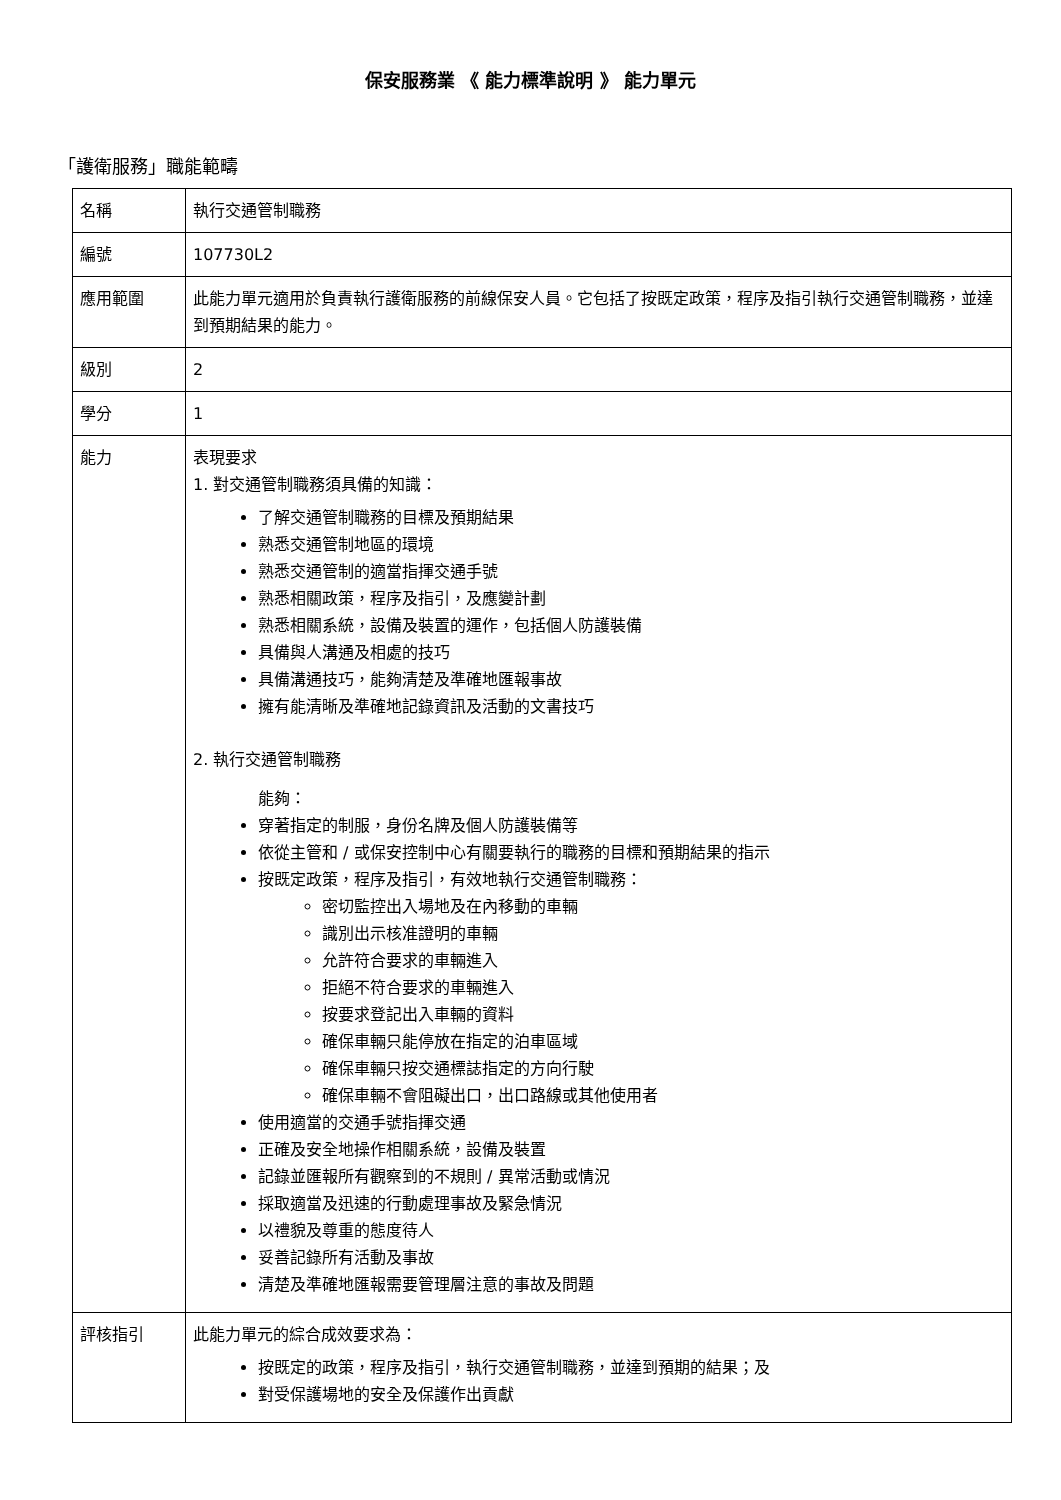保安服務業 《 能力標準說明 》 能力單元
「護衛服務」職能範疇
| 名稱 | 執行交通管制職務 |
| 編號 | 107730L2 |
| 應用範圍 | 此能力單元適用於負責執行護衛服務的前線保安人員。它包括了按既定政策，程序及指引執行交通管制職務，並達到預期結果的能力。 |
| 級別 | 2 |
| 學分 | 1 |
| 能力 | 表現要求 1. 對交通管制職務須具備的知識： 了解交通管制職務的目標及預期結果 熟悉交通管制地區的環境 熟悉交通管制的適當指揮交通手號 熟悉相關政策，程序及指引，及應變計劃 熟悉相關系統，設備及裝置的運作，包括個人防護裝備 具備與人溝通及相處的技巧 具備溝通技巧，能夠清楚及準確地匯報事故 擁有能清晰及準確地記錄資訊及活動的文書技巧 2. 執行交通管制職務 能夠： 穿著指定的制服，身份名牌及個人防護裝備等 依從主管和 / 或保安控制中心有關要執行的職務的目標和預期結果的指示 按既定政策，程序及指引，有效地執行交通管制職務： 密切監控出入場地及在內移動的車輛 識別出示核准證明的車輛 允許符合要求的車輛進入 拒絕不符合要求的車輛進入 按要求登記出入車輛的資料 確保車輛只能停放在指定的泊車區域 確保車輛只按交通標誌指定的方向行駛 確保車輛不會阻礙出口，出口路線或其他使用者 使用適當的交通手號指揮交通 正確及安全地操作相關系統，設備及裝置 記錄並匯報所有觀察到的不規則 / 異常活動或情況 採取適當及迅速的行動處理事故及緊急情況 以禮貌及尊重的態度待人 妥善記錄所有活動及事故 清楚及準確地匯報需要管理層注意的事故及問題 |
| 評核指引 | 此能力單元的綜合成效要求為： 按既定的政策，程序及指引，執行交通管制職務，並達到預期的結果；及 對受保護場地的安全及保護作出貢獻 |